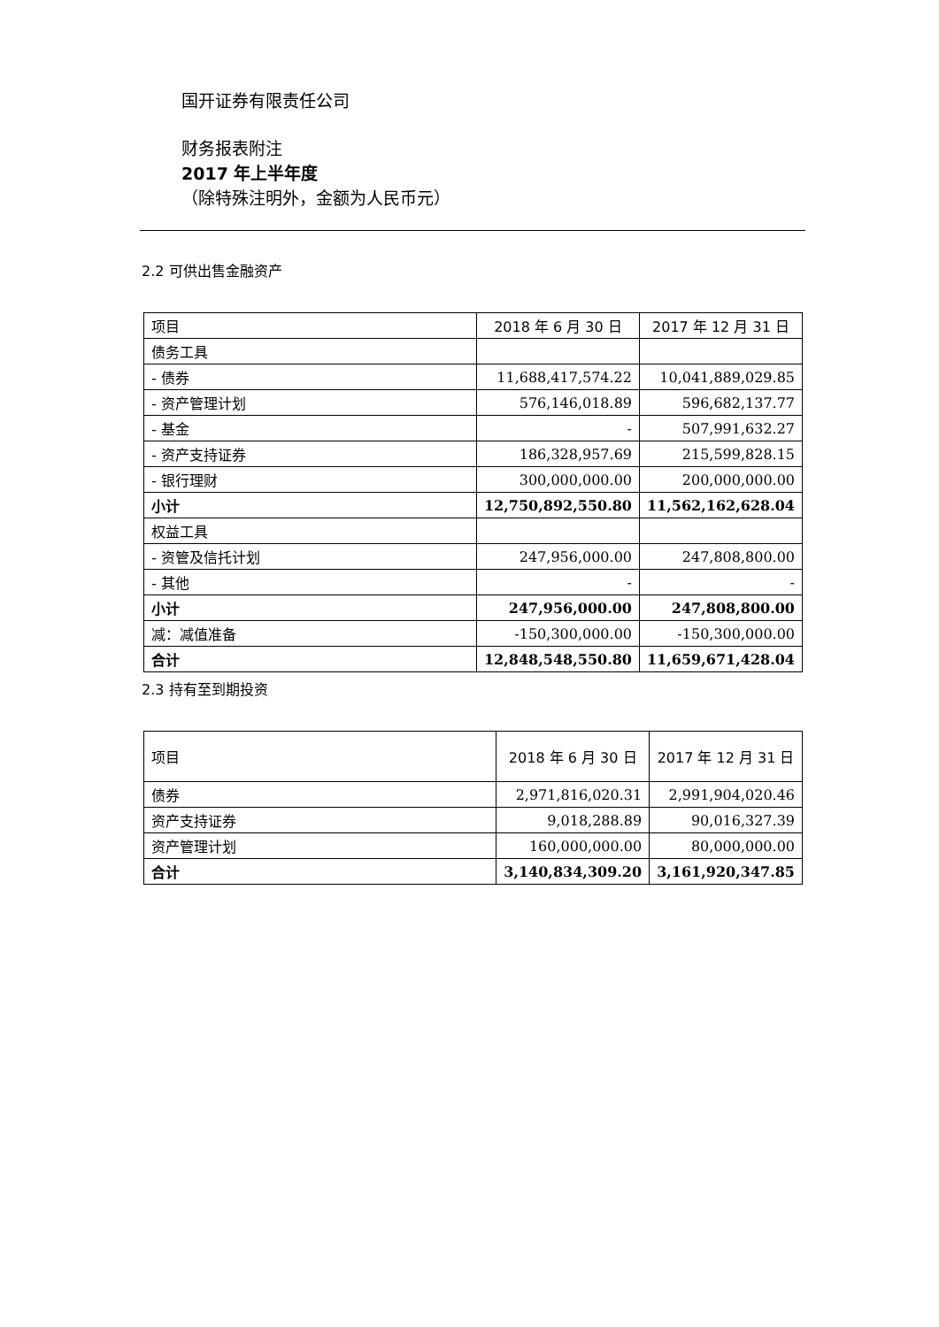国开证券有限责任公司
财务报表附注
2017 年上半年度
（除特殊注明外，金额为人民币元）
2.2 可供出售金融资产
| 项目 | 2018 年 6 月 30 日 | 2017 年 12 月 31 日 |
| --- | --- | --- |
| 债务工具 | | |
| - 债券 | 11,688,417,574.22 | 10,041,889,029.85 |
| - 资产管理计划 | 576,146,018.89 | 596,682,137.77 |
| - 基金 | - | 507,991,632.27 |
| - 资产支持证券 | 186,328,957.69 | 215,599,828.15 |
| - 银行理财 | 300,000,000.00 | 200,000,000.00 |
| 小计 | 12,750,892,550.80 | 11,562,162,628.04 |
| 权益工具 | | |
| - 资管及信托计划 | 247,956,000.00 | 247,808,800.00 |
| - 其他 | - | - |
| 小计 | 247,956,000.00 | 247,808,800.00 |
| 减：减值准备 | -150,300,000.00 | -150,300,000.00 |
| 合计 | 12,848,548,550.80 | 11,659,671,428.04 |
2.3 持有至到期投资
| 项目 | 2018 年 6 月 30 日 | 2017 年 12 月 31 日 |
| --- | --- | --- |
| 债券 | 2,971,816,020.31 | 2,991,904,020.46 |
| 资产支持证券 | 9,018,288.89 | 90,016,327.39 |
| 资产管理计划 | 160,000,000.00 | 80,000,000.00 |
| 合计 | 3,140,834,309.20 | 3,161,920,347.85 |